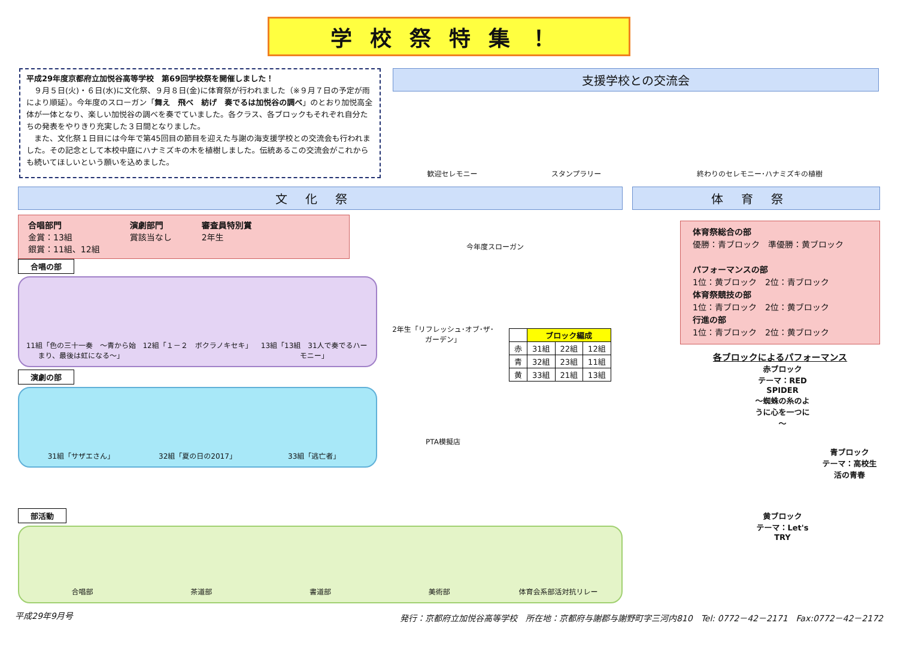学校祭特集！
平成29年度京都府立加悦谷高等学校　第69回学校祭を開催しました！
　９月５日(火)・６日(水)に文化祭、９月８日(金)に体育祭が行われました（※９月７日の予定が雨により順延）。今年度のスローガン「舞え　飛べ　紡げ　奏でるは加悦谷の調べ」のとおり加悦高全体が一体となり、楽しい加悦谷の調べを奏でていました。各クラス、各ブロックもそれぞれ自分たちの発表をやりきり充実した３日間となりました。
　また、文化祭１日目には今年で第45回目の節目を迎えた与謝の海支援学校との交流会も行われました。その記念として本校中庭にハナミズキの木を植樹しました。伝統あるこの交流会がこれからも続いてほしいという願いを込めました。
支援学校との交流会
歓迎セレモニー
スタンプラリー
終わりのセレモニー･ハナミズキの植樹
文化祭
合唱部門
金賞：13組
銀賞：11組、12組
演劇部門
賞該当なし
審査員特別賞
2年生
今年度スローガン
合唱の部
11組「色の三十一奏　～青から始まり、最後は虹になる～」
12組「１－２　ボクラノキセキ」
13組「13組　31人で奏でるハーモニー」
演劇の部
31組「サザエさん」
32組「夏の日の2017」
33組「逃亡者」
2年生「リフレッシュ･オブ･ザ･ガーデン」
PTA模擬店
| | ブロック編成 | | |
| --- | --- | --- | --- |
| 赤 | 31組 | 22組 | 12組 |
| 青 | 32組 | 23組 | 11組 |
| 黄 | 33組 | 21組 | 13組 |
部活動
合唱部
茶道部
書道部
美術部
体育会系部活対抗リレー
体育祭
体育祭総合の部
優勝：青ブロック　準優勝：黄ブロック
パフォーマンスの部
1位：黄ブロック　2位：青ブロック
体育祭競技の部
1位：青ブロック　2位：黄ブロック
行進の部
1位：青ブロック　2位：黄ブロック
各ブロックによるパフォーマンス
赤ブロック
テーマ：RED　SPIDER
～蜘蛛の糸のように心を一つに～
青ブロック
テーマ：高校生活の青春
黄ブロック
テーマ：Let's　TRY
平成29年9月号 発行：京都府立加悦谷高等学校　所在地：京都府与謝郡与謝野町字三河内810　Tel: 0772－42－2171　Fax:0772－42－2172